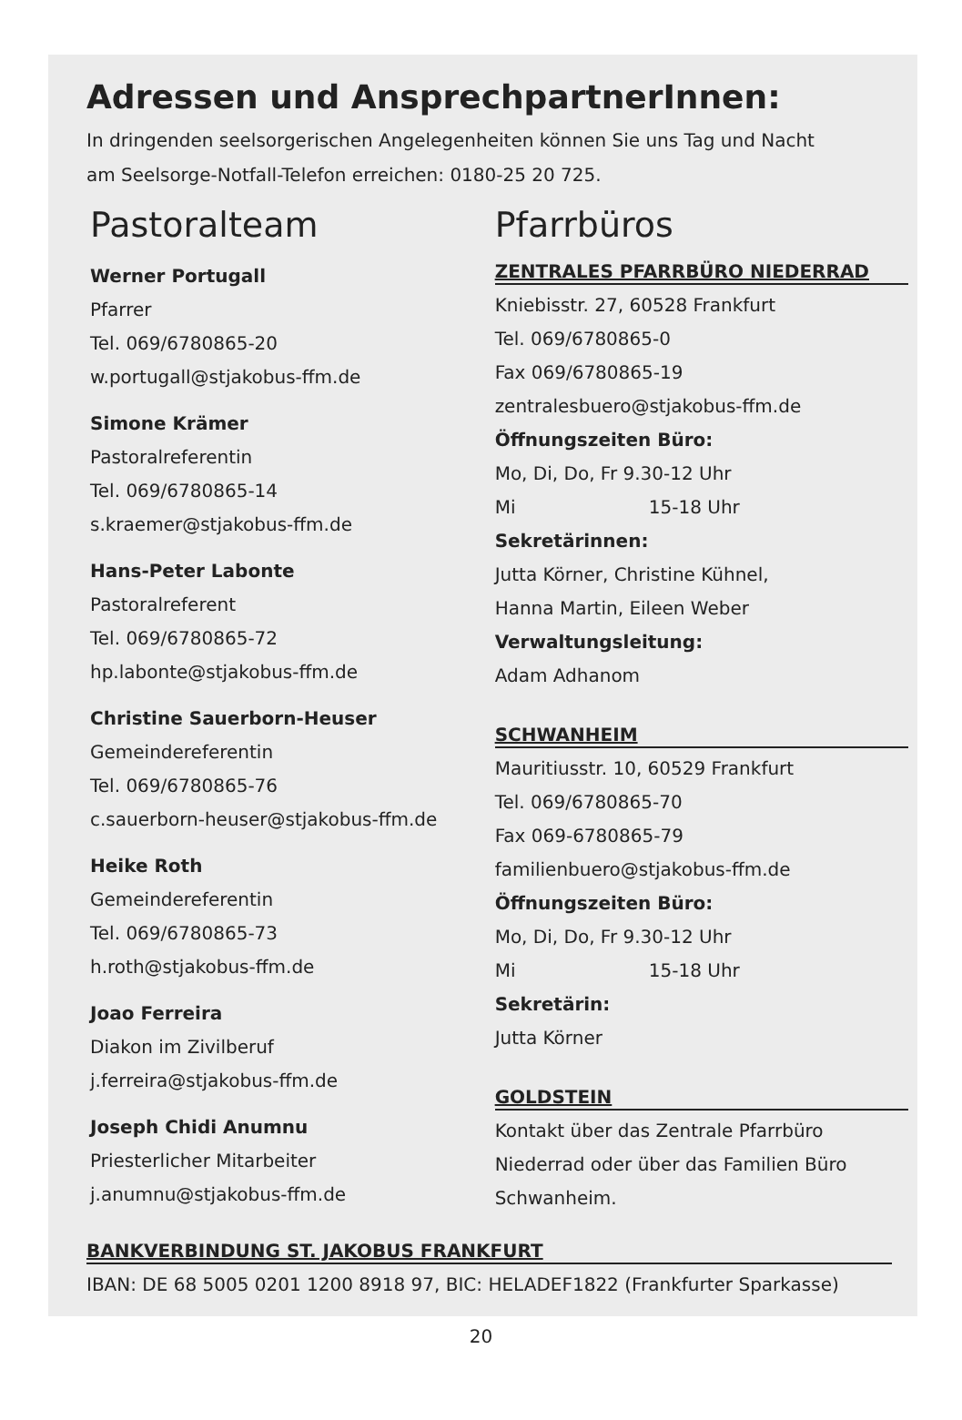Adressen und AnsprechpartnerInnen:
In dringenden seelsorgerischen Angelegenheiten können Sie uns Tag und Nacht
am Seelsorge-Notfall-Telefon erreichen: 0180-25 20 725.
Pastoralteam
Werner Portugall
Pfarrer
Tel. 069/6780865-20
w.portugall@stjakobus-ffm.de
Simone Krämer
Pastoralreferentin
Tel. 069/6780865-14
s.kraemer@stjakobus-ffm.de
Hans-Peter Labonte
Pastoralreferent
Tel. 069/6780865-72
hp.labonte@stjakobus-ffm.de
Christine Sauerborn-Heuser
Gemeindereferentin
Tel. 069/6780865-76
c.sauerborn-heuser@stjakobus-ffm.de
Heike Roth
Gemeindereferentin
Tel. 069/6780865-73
h.roth@stjakobus-ffm.de
Joao Ferreira
Diakon im Zivilberuf
j.ferreira@stjakobus-ffm.de
Joseph Chidi Anumnu
Priesterlicher Mitarbeiter
j.anumnu@stjakobus-ffm.de
Pfarrbüros
ZENTRALES PFARRBÜRO NIEDERRAD
Kniebisstr. 27, 60528 Frankfurt
Tel. 069/6780865-0
Fax 069/6780865-19
zentralesbuero@stjakobus-ffm.de
Öffnungszeiten Büro:
Mo, Di, Do, Fr 9.30-12 Uhr
Mi 15-18 Uhr
Sekretärinnen:
Jutta Körner, Christine Kühnel,
Hanna Martin, Eileen Weber
Verwaltungsleitung:
Adam Adhanom
SCHWANHEIM
Mauritiusstr. 10, 60529 Frankfurt
Tel. 069/6780865-70
Fax 069-6780865-79
familienbuero@stjakobus-ffm.de
Öffnungszeiten Büro:
Mo, Di, Do, Fr 9.30-12 Uhr
Mi 15-18 Uhr
Sekretärin:
Jutta Körner
GOLDSTEIN
Kontakt über das Zentrale Pfarrbüro
Niederrad oder über das Familien Büro
Schwanheim.
BANKVERBINDUNG ST. JAKOBUS FRANKFURT
IBAN: DE 68 5005 0201 1200 8918 97, BIC: HELADEF1822 (Frankfurter Sparkasse)
20